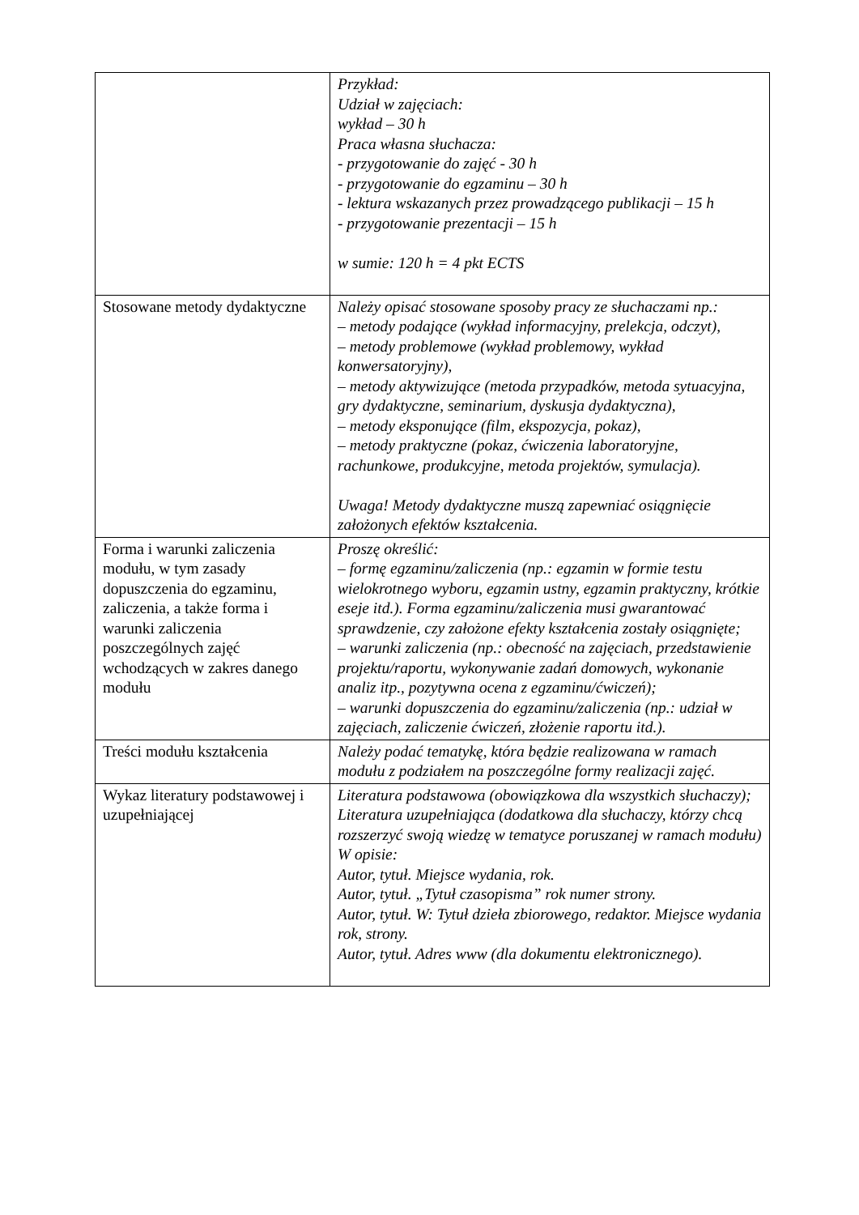| | Przykład: Udział w zajęciach: wykład – 30 h Praca własna słuchacza: - przygotowanie do zajęć - 30 h - przygotowanie do egzaminu – 30 h - lektura wskazanych przez prowadzącego publikacji – 15 h - przygotowanie prezentacji – 15 h w sumie: 120 h = 4 pkt ECTS |
| Stosowane metody dydaktyczne | Należy opisać stosowane sposoby pracy ze słuchaczami np.: – metody podające (wykład informacyjny, prelekcja, odczyt), – metody problemowe (wykład problemowy, wykład konwersatoryjny), – metody aktywizujące (metoda przypadków, metoda sytuacyjna, gry dydaktyczne, seminarium, dyskusja dydaktyczna), – metody eksponujące (film, ekspozycja, pokaz), – metody praktyczne (pokaz, ćwiczenia laboratoryjne, rachunkowe, produkcyjne, metoda projektów, symulacja). Uwaga! Metody dydaktyczne muszą zapewniać osiągnięcie założonych efektów kształcenia. |
| Forma i warunki zaliczenia modułu, w tym zasady dopuszczenia do egzaminu, zaliczenia, a także forma i warunki zaliczenia poszczególnych zajęć wchodzących w zakres danego modułu | Proszę określić: – formę egzaminu/zaliczenia (np.: egzamin w formie testu wielokrotnego wyboru, egzamin ustny, egzamin praktyczny, krótkie eseje itd.). Forma egzaminu/zaliczenia musi gwarantować sprawdzenie, czy założone efekty kształcenia zostały osiągnięte; – warunki zaliczenia (np.: obecność na zajęciach, przedstawienie projektu/raportu, wykonywanie zadań domowych, wykonanie analiz itp., pozytywna ocena z egzaminu/ćwiczeń); – warunki dopuszczenia do egzaminu/zaliczenia (np.: udział w zajęciach, zaliczenie ćwiczeń, złożenie raportu itd.). |
| Treści modułu kształcenia | Należy podać tematykę, która będzie realizowana w ramach modułu z podziałem na poszczególne formy realizacji zajęć. |
| Wykaz literatury podstawowej i uzupełniającej | Literatura podstawowa (obowiązkowa dla wszystkich słuchaczy); Literatura uzupełniająca (dodatkowa dla słuchaczy, którzy chcą rozszerzyć swoją wiedzę w tematyce poruszanej w ramach modułu) W opisie: Autor, tytuł. Miejsce wydania, rok. Autor, tytuł. „Tytuł czasopisma” rok numer strony. Autor, tytuł. W: Tytuł dzieła zbiorowego, redaktor. Miejsce wydania rok, strony. Autor, tytuł. Adres www (dla dokumentu elektronicznego). |